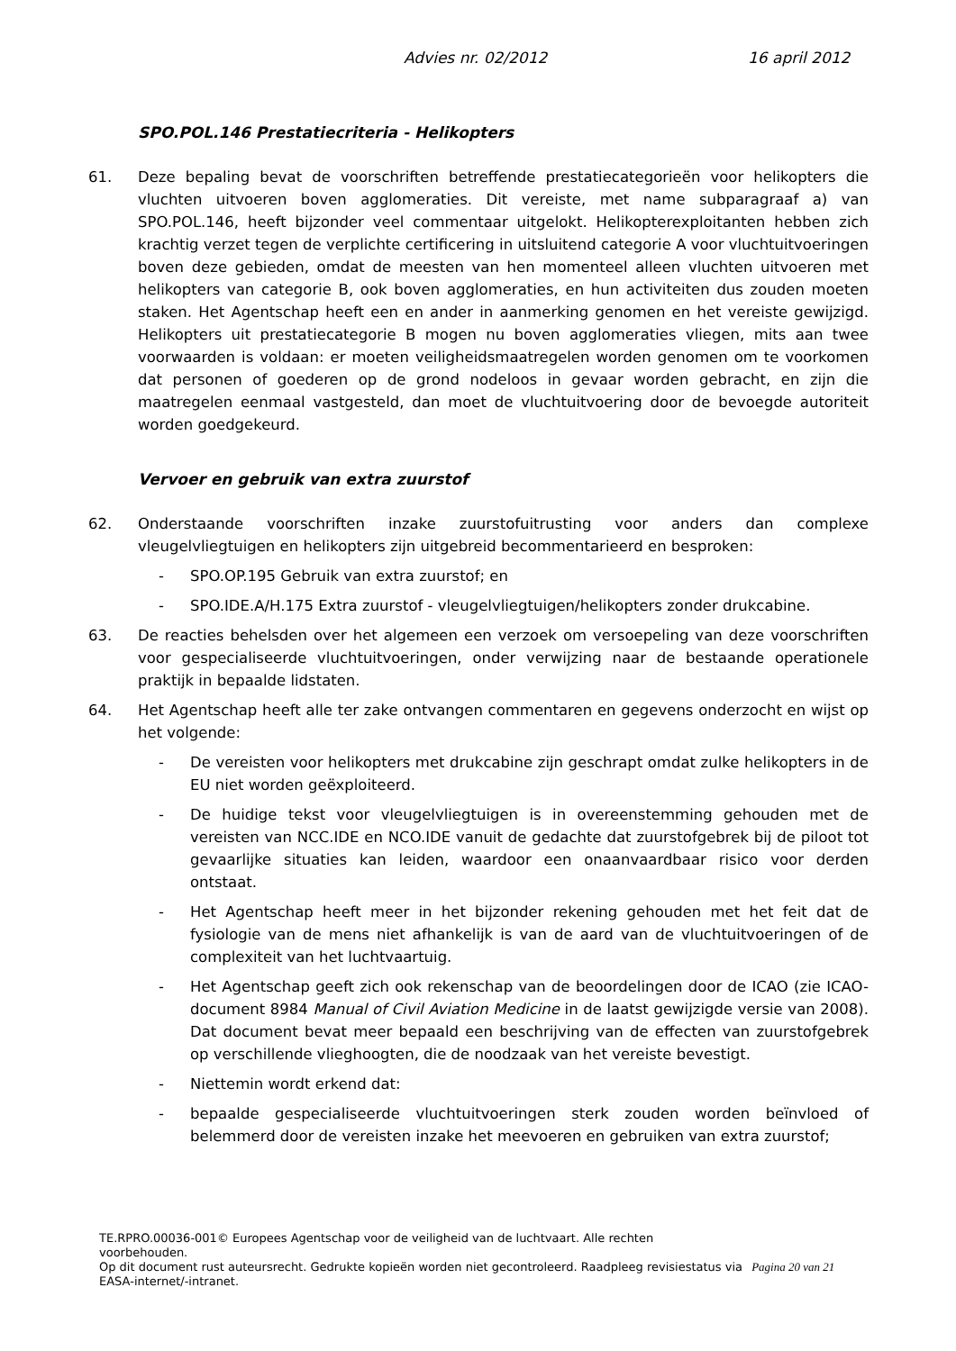Advies nr. 02/2012 16 april 2012
SPO.POL.146 Prestatiecriteria - Helikopters
61. Deze bepaling bevat de voorschriften betreffende prestatiecategorieën voor helikopters die vluchten uitvoeren boven agglomeraties. Dit vereiste, met name subparagraaf a) van SPO.POL.146, heeft bijzonder veel commentaar uitgelokt. Helikopterexploitanten hebben zich krachtig verzet tegen de verplichte certificering in uitsluitend categorie A voor vluchtuitvoeringen boven deze gebieden, omdat de meesten van hen momenteel alleen vluchten uitvoeren met helikopters van categorie B, ook boven agglomeraties, en hun activiteiten dus zouden moeten staken. Het Agentschap heeft een en ander in aanmerking genomen en het vereiste gewijzigd. Helikopters uit prestatiecategorie B mogen nu boven agglomeraties vliegen, mits aan twee voorwaarden is voldaan: er moeten veiligheidsmaatregelen worden genomen om te voorkomen dat personen of goederen op de grond nodeloos in gevaar worden gebracht, en zijn die maatregelen eenmaal vastgesteld, dan moet de vluchtuitvoering door de bevoegde autoriteit worden goedgekeurd.
Vervoer en gebruik van extra zuurstof
62. Onderstaande voorschriften inzake zuurstofuitrusting voor anders dan complexe vleugelvliegtuigen en helikopters zijn uitgebreid becommentarieerd en besproken:
- SPO.OP.195 Gebruik van extra zuurstof; en
- SPO.IDE.A/H.175 Extra zuurstof - vleugelvliegtuigen/helikopters zonder drukcabine.
63. De reacties behelsden over het algemeen een verzoek om versoepeling van deze voorschriften voor gespecialiseerde vluchtuitvoeringen, onder verwijzing naar de bestaande operationele praktijk in bepaalde lidstaten.
64. Het Agentschap heeft alle ter zake ontvangen commentaren en gegevens onderzocht en wijst op het volgende:
- De vereisten voor helikopters met drukcabine zijn geschrapt omdat zulke helikopters in de EU niet worden geëxploiteerd.
- De huidige tekst voor vleugelvliegtuigen is in overeenstemming gehouden met de vereisten van NCC.IDE en NCO.IDE vanuit de gedachte dat zuurstofgebrek bij de piloot tot gevaarlijke situaties kan leiden, waardoor een onaanvaardbaar risico voor derden ontstaat.
- Het Agentschap heeft meer in het bijzonder rekening gehouden met het feit dat de fysiologie van de mens niet afhankelijk is van de aard van de vluchtuitvoeringen of de complexiteit van het luchtvaartuig.
- Het Agentschap geeft zich ook rekenschap van de beoordelingen door de ICAO (zie ICAO-document 8984 Manual of Civil Aviation Medicine in de laatst gewijzigde versie van 2008). Dat document bevat meer bepaald een beschrijving van de effecten van zuurstofgebrek op verschillende vlieghoogten, die de noodzaak van het vereiste bevestigt.
- Niettemin wordt erkend dat:
- bepaalde gespecialiseerde vluchtuitvoeringen sterk zouden worden beïnvloed of belemmerd door de vereisten inzake het meevoeren en gebruiken van extra zuurstof;
TE.RPRO.00036-001© Europees Agentschap voor de veiligheid van de luchtvaart. Alle rechten
voorbehouden.
Op dit document rust auteursrecht. Gedrukte kopieën worden niet gecontroleerd. Raadpleeg revisiestatus via Pagina 20 van 21
EASA-internet/-intranet.